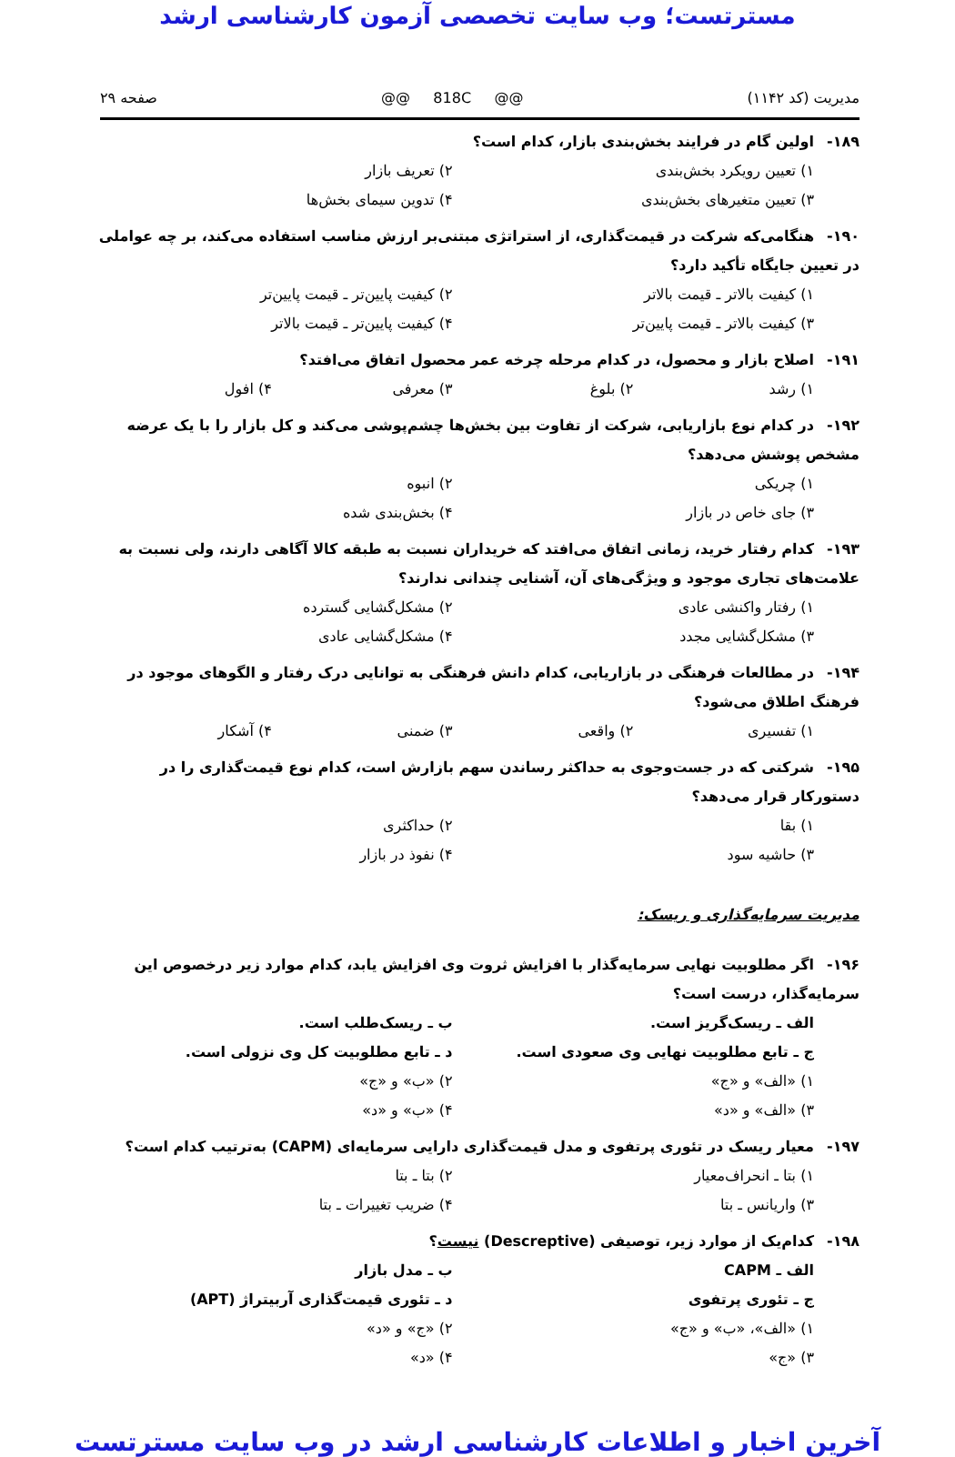مسترتست؛ وب سایت تخصصی آزمون کارشناسی ارشد
مدیریت (کد ۱۱۴۲) @@ 818C @@ صفحه ۲۹
۱۸۹- اولین گام در فرایند بخش‌بندی بازار، کدام است؟
۱) تعیین رویکرد بخش‌بندی
۲) تعریف بازار
۳) تعیین متغیرهای بخش‌بندی
۴) تدوین سیمای بخش‌ها
۱۹۰- هنگامی‌که شرکت در قیمت‌گذاری، از استراتژی مبتنی‌بر ارزش مناسب استفاده می‌کند، بر چه عواملی در تعیین جایگاه تأکید دارد؟
۱) کیفیت بالاتر ـ قیمت بالاتر
۲) کیفیت پایین‌تر ـ قیمت پایین‌تر
۳) کیفیت بالاتر ـ قیمت پایین‌تر
۴) کیفیت پایین‌تر ـ قیمت بالاتر
۱۹۱- اصلاح بازار و محصول، در کدام مرحله چرخه عمر محصول اتفاق می‌افتد؟
۱) رشد
۲) بلوغ
۳) معرفی
۴) افول
۱۹۲- در کدام نوع بازاریابی، شرکت از تفاوت بین بخش‌ها چشم‌پوشی می‌کند و کل بازار را با یک عرضه مشخص پوشش می‌دهد؟
۱) چریکی
۲) انبوه
۳) جای خاص در بازار
۴) بخش‌بندی شده
۱۹۳- کدام رفتار خرید، زمانی اتفاق می‌افتد که خریداران نسبت به طبقه کالا آگاهی دارند، ولی نسبت به علامت‌های تجاری موجود و ویژگی‌های آن، آشنایی چندانی ندارند؟
۱) رفتار واکنشی عادی
۲) مشکل‌گشایی گسترده
۳) مشکل‌گشایی مجدد
۴) مشکل‌گشایی عادی
۱۹۴- در مطالعات فرهنگی در بازاریابی، کدام دانش فرهنگی به توانایی درک رفتار و الگوهای موجود در فرهنگ اطلاق می‌شود؟
۱) تفسیری
۲) واقعی
۳) ضمنی
۴) آشکار
۱۹۵- شرکتی که در جست‌وجوی به حداکثر رساندن سهم بازارش است، کدام نوع قیمت‌گذاری را در دستورکار قرار می‌دهد؟
۱) بقا
۲) حداکثری
۳) حاشیه سود
۴) نفوذ در بازار
مدیریت سرمایه‌گذاری و ریسک:
۱۹۶- اگر مطلوبیت نهایی سرمایه‌گذار با افزایش ثروت وی افزایش یابد، کدام موارد زیر درخصوص این سرمایه‌گذار، درست است؟
الف ـ ریسک‌گریز است.
ب ـ ریسک‌طلب است.
ج ـ تابع مطلوبیت نهایی وی صعودی است.
د ـ تابع مطلوبیت کل وی نزولی است.
۱) «الف» و «ج»
۲) «ب» و «ج»
۳) «الف» و «د»
۴) «ب» و «د»
۱۹۷- معیار ریسک در تئوری پرتفوی و مدل قیمت‌گذاری دارایی سرمایه‌ای (CAPM) به‌ترتیب کدام است؟
۱) بتا ـ انحراف‌معیار
۲) بتا ـ بتا
۳) واریانس ـ بتا
۴) ضریب تغییرات ـ بتا
۱۹۸- کدام‌یک از موارد زیر، توصیفی (Descreptive) نیست؟
الف ـ CAPM
ب ـ مدل بازار
ج ـ تئوری پرتفوی
د ـ تئوری قیمت‌گذاری آربیتراژ (APT)
۱) «الف»، «ب» و «ج»
۲) «ج» و «د»
۳) «ج»
۴) «د»
آخرین اخبار و اطلاعات کارشناسی ارشد در وب سایت مسترتست